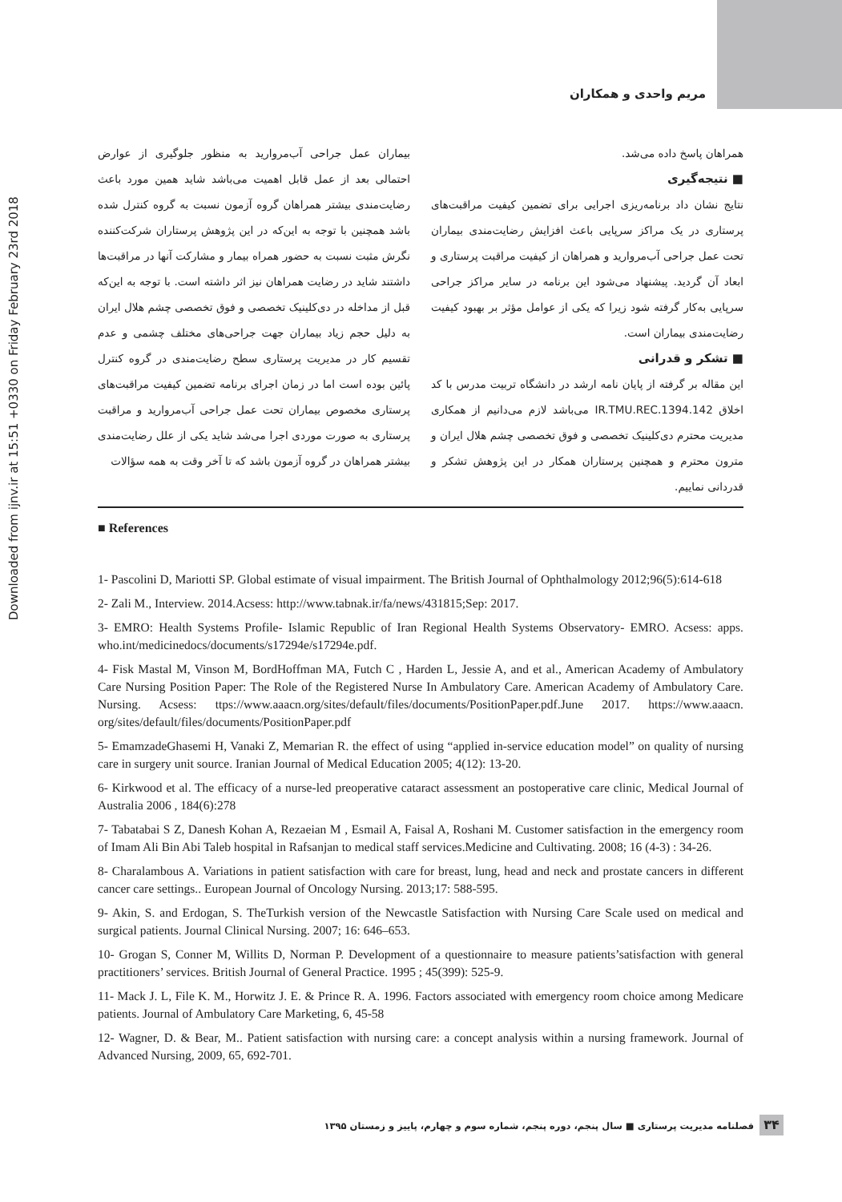مریم واحدی و همکاران
Downloaded from ijnv.ir at 15:51 +0330 on Friday February 23rd 2018
بیماران عمل جراحی آب‌مروارید به منظور جلوگیری از عوارض احتمالی بعد از عمل قابل اهمیت می‌باشد شاید همین مورد باعث رضایت‌مندی بیشتر همراهان گروه آزمون نسبت به گروه کنترل شده باشد همچنین با توجه به این‌که در این پژوهش پرستاران شرکت‌کننده نگرش مثبت نسبت به حضور همراه بیمار و مشارکت آنها در مراقبت‌ها داشتند شاید در رضایت همراهان نیز اثر داشته است. با توجه به این‌که قبل از مداخله در دی‌کلینیک تخصصی و فوق تخصصی چشم هلال ایران به دلیل حجم زیاد بیماران جهت جراحی‌های مختلف چشمی و عدم تقسیم کار در مدیریت پرستاری سطح رضایت‌مندی در گروه کنترل پائین بوده است اما در زمان اجرای برنامه تضمین کیفیت مراقبت‌های پرستاری مخصوص بیماران تحت عمل جراحی آب‌مروارید و مراقبت پرستاری به صورت موردی اجرا می‌شد شاید یکی از علل رضایت‌مندی بیشتر همراهان در گروه آزمون باشد که تا آخر وقت به همه سؤالات
همراهان پاسخ داده می‌شد.
■ نتیجه‌گیری
نتایج نشان داد برنامه‌ریزی اجرایی برای تضمین کیفیت مراقبت‌های پرستاری در یک مراکز سرپایی باعث افزایش رضایت‌مندی بیماران تحت عمل جراحی آب‌مروارید و همراهان از کیفیت مراقبت پرستاری و ابعاد آن گردید. پیشنهاد می‌شود این برنامه در سایر مراکز جراحی سرپایی به‌کار گرفته شود زیرا که یکی از عوامل مؤثر بر بهبود کیفیت رضایت‌مندی بیماران است.
■ تشکر و قدرانی
این مقاله بر گرفته از پایان نامه ارشد در دانشگاه تربیت مدرس با کد اخلاق IR.TMU.REC.1394.142 می‌باشد لازم می‌دانیم از همکاری مدیریت محترم دی‌کلینیک تخصصی و فوق تخصصی چشم هلال ایران و مترون محترم و همچنین پرستاران همکار در این پژوهش تشکر و قدردانی نماییم.
■ References
1- Pascolini D, Mariotti SP. Global estimate of visual impairment. The British Journal of Ophthalmology 2012;96(5):614-618
2- Zali M., Interview. 2014.Acsess: http://www.tabnak.ir/fa/news/431815;Sep: 2017.
3- EMRO: Health Systems Profile- Islamic Republic of Iran Regional Health Systems Observatory- EMRO. Acsess: apps. who.int/medicinedocs/documents/s17294e/s17294e.pdf.
4- Fisk Mastal M, Vinson M, BordHoffman MA, Futch C , Harden L, Jessie A, and et al., American Academy of Ambulatory Care Nursing Position Paper: The Role of the Registered Nurse In Ambulatory Care. American Academy of Ambulatory Care. Nursing. Acsess: ttps://www.aaacn.org/sites/default/files/documents/PositionPaper.pdf.June 2017. https://www.aaacn. org/sites/default/files/documents/PositionPaper.pdf
5- EmamzadeGhasemi H, Vanaki Z, Memarian R. the effect of using “applied in-service education model” on quality of nursing care in surgery unit source. Iranian Journal of Medical Education 2005; 4(12): 13-20.
6- Kirkwood et al. The efficacy of a nurse-led preoperative cataract assessment an postoperative care clinic, Medical Journal of Australia 2006 , 184(6):278
7- Tabatabai S Z, Danesh Kohan A, Rezaeian M , Esmail A, Faisal A, Roshani M. Customer satisfaction in the emergency room of Imam Ali Bin Abi Taleb hospital in Rafsanjan to medical staff services.Medicine and Cultivating. 2008; 16 (4-3) : 34-26.
8- Charalambous A. Variations in patient satisfaction with care for breast, lung, head and neck and prostate cancers in different cancer care settings.. European Journal of Oncology Nursing. 2013;17: 588-595.
9- Akin, S. and Erdogan, S. TheTurkish version of the Newcastle Satisfaction with Nursing Care Scale used on medical and surgical patients. Journal Clinical Nursing. 2007; 16: 646–653.
10- Grogan S, Conner M, Willits D, Norman P. Development of a questionnaire to measure patients’satisfaction with general practitioners’ services. British Journal of General Practice. 1995 ; 45(399): 525-9.
11- Mack J. L, File K. M., Horwitz J. E. & Prince R. A. 1996. Factors associated with emergency room choice among Medicare patients. Journal of Ambulatory Care Marketing, 6, 45-58
12- Wagner, D. & Bear, M.. Patient satisfaction with nursing care: a concept analysis within a nursing framework. Journal of Advanced Nursing, 2009, 65, 692-701.
فصلنامه مدیریت پرستاری ■ سال پنجم، دوره پنجم، شماره سوم و چهارم، پاییز و زمستان ۱۳۹۵
۳۴